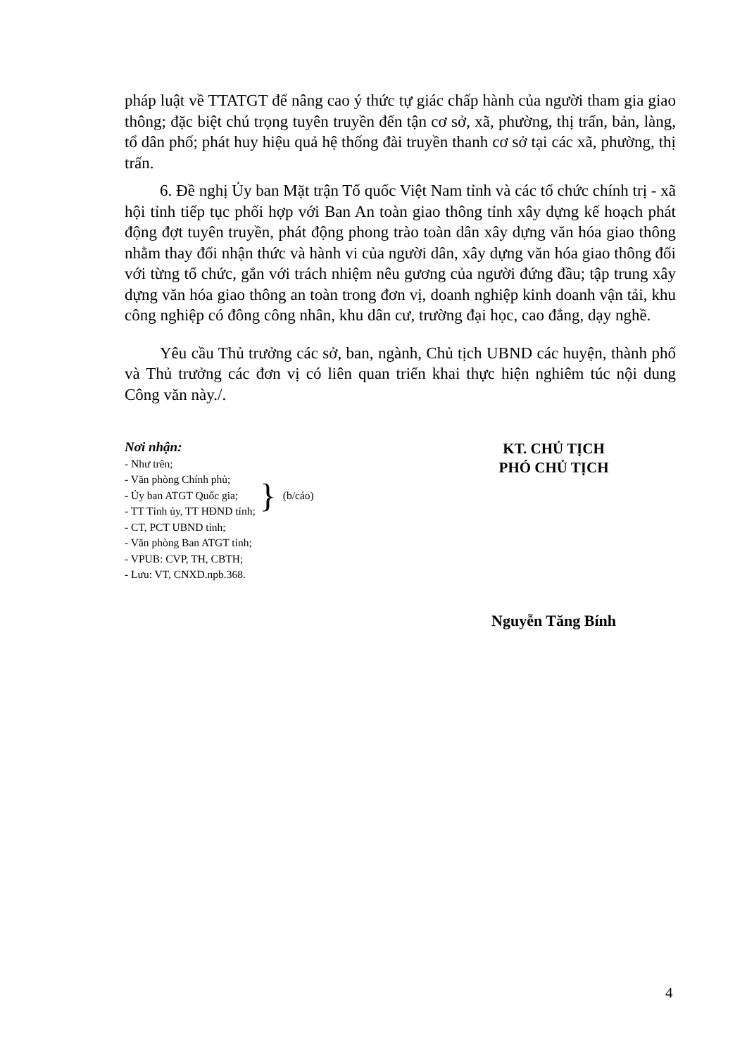pháp luật về TTATGT để nâng cao ý thức tự giác chấp hành của người tham gia giao thông; đặc biệt chú trọng tuyên truyền đến tận cơ sở, xã, phường, thị trấn, bản, làng, tổ dân phố; phát huy hiệu quả hệ thống đài truyền thanh cơ sở tại các xã, phường, thị trấn.
6. Đề nghị Ủy ban Mặt trận Tổ quốc Việt Nam tỉnh và các tổ chức chính trị - xã hội tỉnh tiếp tục phối hợp với Ban An toàn giao thông tỉnh xây dựng kế hoạch phát động đợt tuyên truyền, phát động phong trào toàn dân xây dựng văn hóa giao thông nhằm thay đổi nhận thức và hành vi của người dân, xây dựng văn hóa giao thông đối với từng tổ chức, gắn với trách nhiệm nêu gương của người đứng đầu; tập trung xây dựng văn hóa giao thông an toàn trong đơn vị, doanh nghiệp kinh doanh vận tải, khu công nghiệp có đông công nhân, khu dân cư, trường đại học, cao đẳng, dạy nghề.
Yêu cầu Thủ trưởng các sở, ban, ngành, Chủ tịch UBND các huyện, thành phố và Thủ trưởng các đơn vị có liên quan triển khai thực hiện nghiêm túc nội dung Công văn này./.
Nơi nhận:
- Như trên;
- Văn phòng Chính phủ;
- Ủy ban ATGT Quốc gia;
- TT Tỉnh ủy, TT HĐND tỉnh;
} (b/cáo)
- CT, PCT UBND tỉnh;
- Văn phòng Ban ATGT tỉnh;
- VPUB: CVP, TH, CBTH;
- Lưu: VT, CNXD.npb.368.
KT. CHỦ TỊCH
PHÓ CHỦ TỊCH
Nguyễn Tăng Bính
4